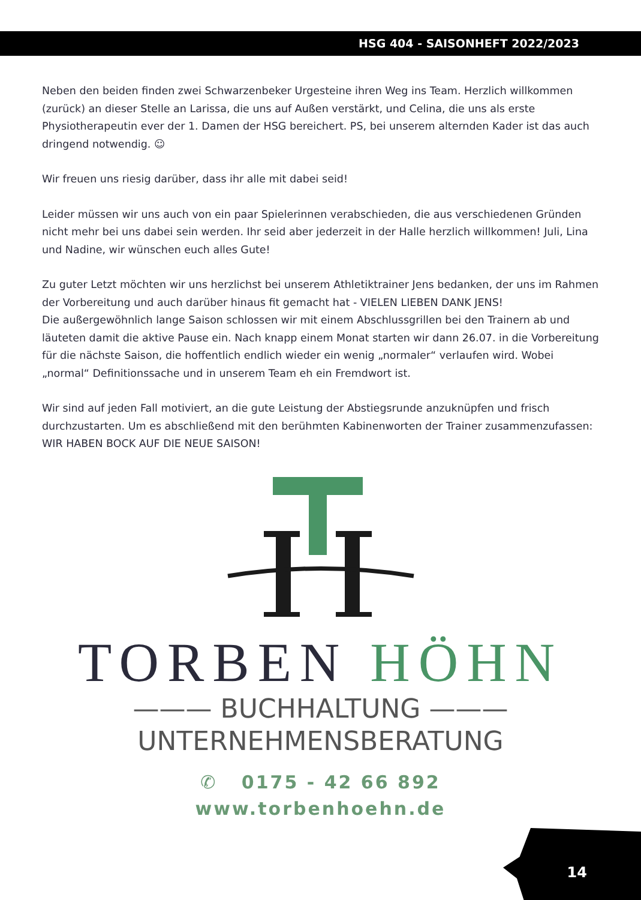HSG 404 - SAISONHEFT 2022/2023
Neben den beiden finden zwei Schwarzenbeker Urgesteine ihren Weg ins Team. Herzlich willkommen (zurück) an dieser Stelle an Larissa, die uns auf Außen verstärkt, und Celina, die uns als erste Physiotherapeutin ever der 1. Damen der HSG bereichert. PS, bei unserem alternden Kader ist das auch dringend notwendig. ☺
Wir freuen uns riesig darüber, dass ihr alle mit dabei seid!
Leider müssen wir uns auch von ein paar Spielerinnen verabschieden, die aus verschiedenen Gründen nicht mehr bei uns dabei sein werden. Ihr seid aber jederzeit in der Halle herzlich willkommen! Juli, Lina und Nadine, wir wünschen euch alles Gute!
Zu guter Letzt möchten wir uns herzlichst bei unserem Athletiktrainer Jens bedanken, der uns im Rahmen der Vorbereitung und auch darüber hinaus fit gemacht hat - VIELEN LIEBEN DANK JENS!
Die außergewöhnlich lange Saison schlossen wir mit einem Abschlussgrillen bei den Trainern ab und läuteten damit die aktive Pause ein. Nach knapp einem Monat starten wir dann 26.07. in die Vorbereitung für die nächste Saison, die hoffentlich endlich wieder ein wenig „normaler“ verlaufen wird. Wobei „normal“ Definitionssache und in unserem Team eh ein Fremdwort ist.
Wir sind auf jeden Fall motiviert, an die gute Leistung der Abstiegsrunde anzuknüpfen und frisch durchzustarten. Um es abschließend mit den berühmten Kabinenworten der Trainer zusammenzufassen: WIR HABEN BOCK AUF DIE NEUE SAISON!
TORBEN HÖHN
——— BUCHHALTUNG ———
UNTERNEHMENSBERATUNG
✆ 0175 - 42 66 892
www.torbenhoehn.de
14